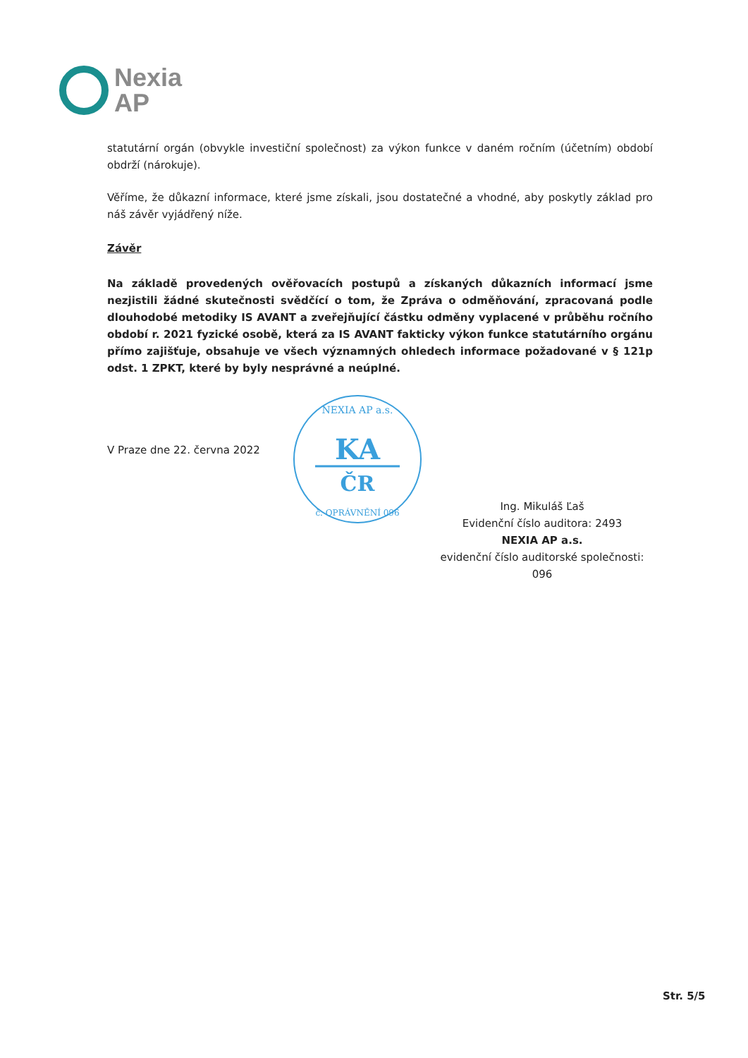Nexia
AP
statutární orgán (obvykle investiční společnost) za výkon funkce v daném ročním (účetním) období obdrží (nárokuje).
Věříme, že důkazní informace, které jsme získali, jsou dostatečné a vhodné, aby poskytly základ pro náš závěr vyjádřený níže.
Závěr
Na základě provedených ověřovacích postupů a získaných důkazních informací jsme nezjistili žádné skutečnosti svědčící o tom, že Zpráva o odměňování, zpracovaná podle dlouhodobé metodiky IS AVANT a zveřejňující částku odměny vyplacené v průběhu ročního období r. 2021 fyzické osobě, která za IS AVANT fakticky výkon funkce statutárního orgánu přímo zajišťuje, obsahuje ve všech významných ohledech informace požadované v § 121p odst. 1 ZPKT, které by byly nesprávné a neúplné.
V Praze dne 22. června 2022
KA
ČR
NEXIA AP a.s.
č. OPRÁVNĚNÍ 096
Ing. Mikuláš Ľaš
Evidenční číslo auditora: 2493
NEXIA AP a.s.
evidenční číslo auditorské společnosti: 096
Str. 5/5